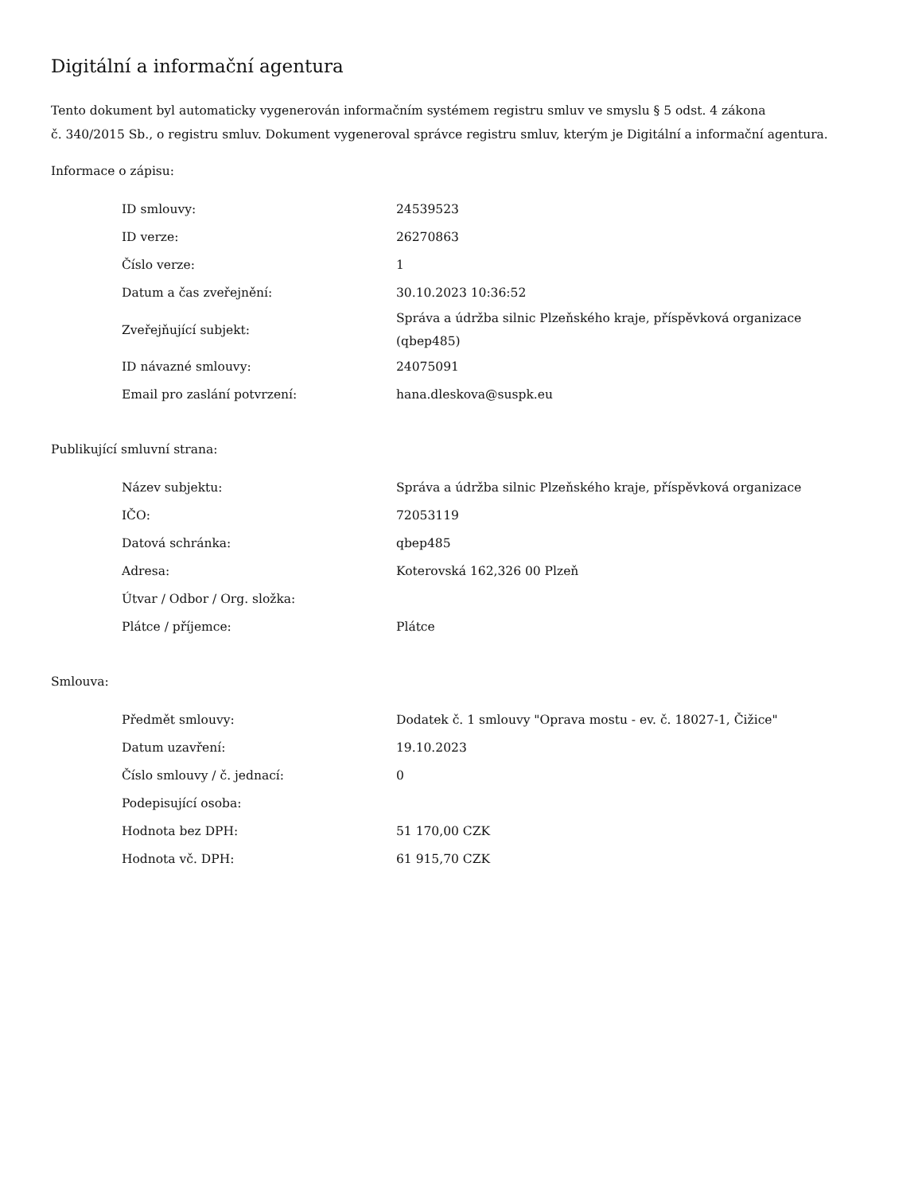Digitální a informační agentura
Tento dokument byl automaticky vygenerován informačním systémem registru smluv ve smyslu § 5 odst. 4 zákona
č. 340/2015 Sb., o registru smluv. Dokument vygeneroval správce registru smluv, kterým je Digitální a informační agentura.
Informace o zápisu:
| ID smlouvy: | 24539523 |
| ID verze: | 26270863 |
| Číslo verze: | 1 |
| Datum a čas zveřejnění: | 30.10.2023 10:36:52 |
| Zveřejňující subjekt: | Správa a údržba silnic Plzeňského kraje, příspěvková organizace (qbep485) |
| ID návazné smlouvy: | 24075091 |
| Email pro zaslání potvrzení: | hana.dleskova@suspk.eu |
Publikující smluvní strana:
| Název subjektu: | Správa a údržba silnic Plzeňského kraje, příspěvková organizace |
| IČO: | 72053119 |
| Datová schránka: | qbep485 |
| Adresa: | Koterovská 162,326 00 Plzeň |
| Útvar / Odbor / Org. složka: | |
| Plátce / příjemce: | Plátce |
Smlouva:
| Předmět smlouvy: | Dodatek č. 1 smlouvy "Oprava mostu - ev. č. 18027-1, Čižice" |
| Datum uzavření: | 19.10.2023 |
| Číslo smlouvy / č. jednací: | 0 |
| Podepisující osoba: | |
| Hodnota bez DPH: | 51 170,00 CZK |
| Hodnota vč. DPH: | 61 915,70 CZK |